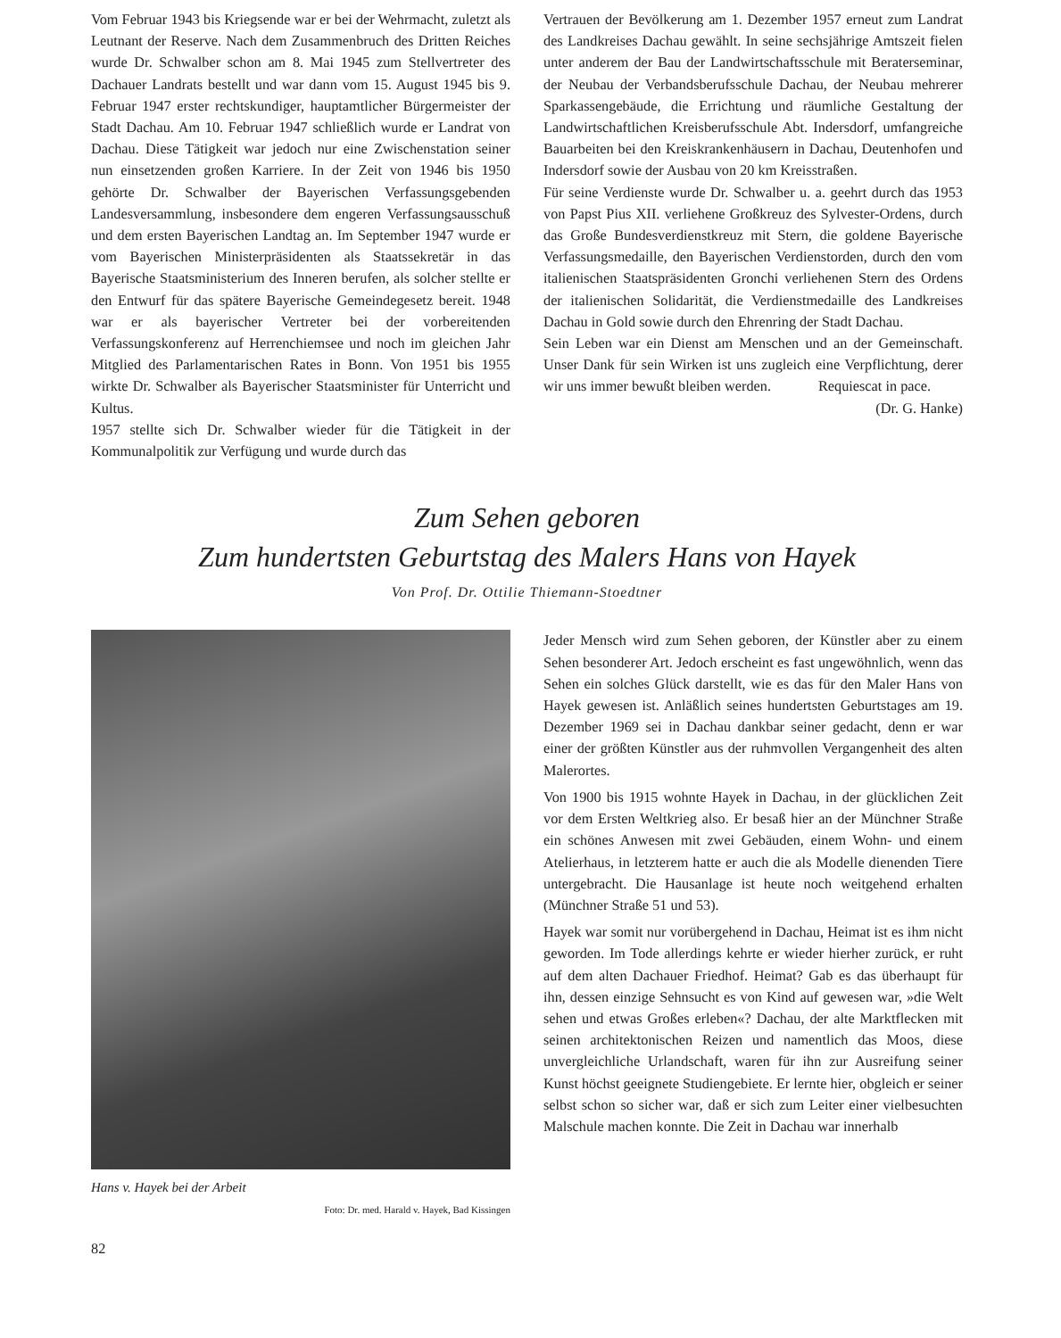Vom Februar 1943 bis Kriegsende war er bei der Wehrmacht, zuletzt als Leutnant der Reserve. Nach dem Zusammenbruch des Dritten Reiches wurde Dr. Schwalber schon am 8. Mai 1945 zum Stellvertreter des Dachauer Landrats bestellt und war dann vom 15. August 1945 bis 9. Februar 1947 erster rechtskundiger, hauptamtlicher Bürgermeister der Stadt Dachau. Am 10. Februar 1947 schließlich wurde er Landrat von Dachau. Diese Tätigkeit war jedoch nur eine Zwischenstation seiner nun einsetzenden großen Karriere. In der Zeit von 1946 bis 1950 gehörte Dr. Schwalber der Bayerischen Verfassungsgebenden Landesversammlung, insbesondere dem engeren Verfassungsausschuß und dem ersten Bayerischen Landtag an. Im September 1947 wurde er vom Bayerischen Ministerpräsidenten als Staatssekretär in das Bayerische Staatsministerium des Inneren berufen, als solcher stellte er den Entwurf für das spätere Bayerische Gemeindegesetz bereit. 1948 war er als bayerischer Vertreter bei der vorbereitenden Verfassungskonferenz auf Herrenchiemsee und noch im gleichen Jahr Mitglied des Parlamentarischen Rates in Bonn. Von 1951 bis 1955 wirkte Dr. Schwalber als Bayerischer Staatsminister für Unterricht und Kultus.
1957 stellte sich Dr. Schwalber wieder für die Tätigkeit in der Kommunalpolitik zur Verfügung und wurde durch das
Vertrauen der Bevölkerung am 1. Dezember 1957 erneut zum Landrat des Landkreises Dachau gewählt. In seine sechsjährige Amtszeit fielen unter anderem der Bau der Landwirtschaftsschule mit Beraterseminar, der Neubau der Verbandsberufsschule Dachau, der Neubau mehrerer Sparkassengebäude, die Errichtung und räumliche Gestaltung der Landwirtschaftlichen Kreisberufsschule Abt. Indersdorf, umfangreiche Bauarbeiten bei den Kreiskrankenhäusern in Dachau, Deutenhofen und Indersdorf sowie der Ausbau von 20 km Kreisstraßen.
Für seine Verdienste wurde Dr. Schwalber u. a. geehrt durch das 1953 von Papst Pius XII. verliehene Großkreuz des Sylvester-Ordens, durch das Große Bundesverdienstkreuz mit Stern, die goldene Bayerische Verfassungsmedaille, den Bayerischen Verdienstorden, durch den vom italienischen Staatspräsidenten Gronchi verliehenen Stern des Ordens der italienischen Solidarität, die Verdienstmedaille des Landkreises Dachau in Gold sowie durch den Ehrenring der Stadt Dachau.
Sein Leben war ein Dienst am Menschen und an der Gemeinschaft. Unser Dank für sein Wirken ist uns zugleich eine Verpflichtung, derer wir uns immer bewußt bleiben werden. Requiescat in pace.
(Dr. G. Hanke)
Zum Sehen geboren
Zum hundertsten Geburtstag des Malers Hans von Hayek
Von Prof. Dr. Ottilie Thiemann-Stoedtner
Hans v. Hayek bei der Arbeit
Foto: Dr. med. Harald v. Hayek, Bad Kissingen
82
Jeder Mensch wird zum Sehen geboren, der Künstler aber zu einem Sehen besonderer Art. Jedoch erscheint es fast ungewöhnlich, wenn das Sehen ein solches Glück darstellt, wie es das für den Maler Hans von Hayek gewesen ist. Anläßlich seines hundertsten Geburtstages am 19. Dezember 1969 sei in Dachau dankbar seiner gedacht, denn er war einer der größten Künstler aus der ruhmvollen Vergangenheit des alten Malerortes.
Von 1900 bis 1915 wohnte Hayek in Dachau, in der glücklichen Zeit vor dem Ersten Weltkrieg also. Er besaß hier an der Münchner Straße ein schönes Anwesen mit zwei Gebäuden, einem Wohn- und einem Atelierhaus, in letzterem hatte er auch die als Modelle dienenden Tiere untergebracht. Die Hausanlage ist heute noch weitgehend erhalten (Münchner Straße 51 und 53).
Hayek war somit nur vorübergehend in Dachau, Heimat ist es ihm nicht geworden. Im Tode allerdings kehrte er wieder hierher zurück, er ruht auf dem alten Dachauer Friedhof. Heimat? Gab es das überhaupt für ihn, dessen einzige Sehnsucht es von Kind auf gewesen war, »die Welt sehen und etwas Großes erleben«? Dachau, der alte Marktflecken mit seinen architektonischen Reizen und namentlich das Moos, diese unvergleichliche Urlandschaft, waren für ihn zur Ausreifung seiner Kunst höchst geeignete Studiengebiete. Er lernte hier, obgleich er seiner selbst schon so sicher war, daß er sich zum Leiter einer vielbesuchten Malschule machen konnte. Die Zeit in Dachau war innerhalb